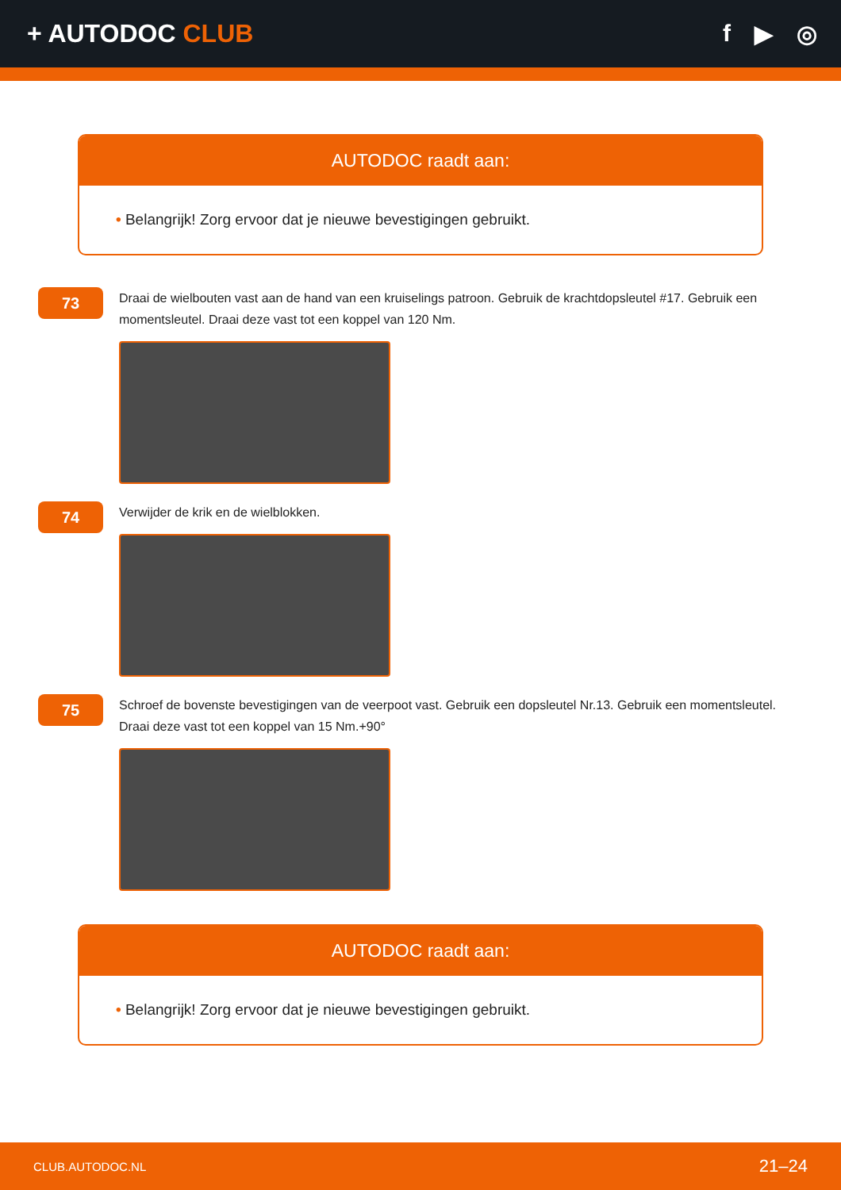+ AUTODOC CLUB f ▶ ◎
AUTODOC raadt aan:
• Belangrijk! Zorg ervoor dat je nieuwe bevestigingen gebruikt.
73
Draai de wielbouten vast aan de hand van een kruiselings patroon. Gebruik de krachtdopsleutel #17. Gebruik een momentsleutel. Draai deze vast tot een koppel van 120 Nm.
74
Verwijder de krik en de wielblokken.
75
Schroef de bovenste bevestigingen van de veerpoot vast. Gebruik een dopsleutel Nr.13. Gebruik een momentsleutel. Draai deze vast tot een koppel van 15 Nm.+90°
AUTODOC raadt aan:
• Belangrijk! Zorg ervoor dat je nieuwe bevestigingen gebruikt.
CLUB.AUTODOC.NL 21–24